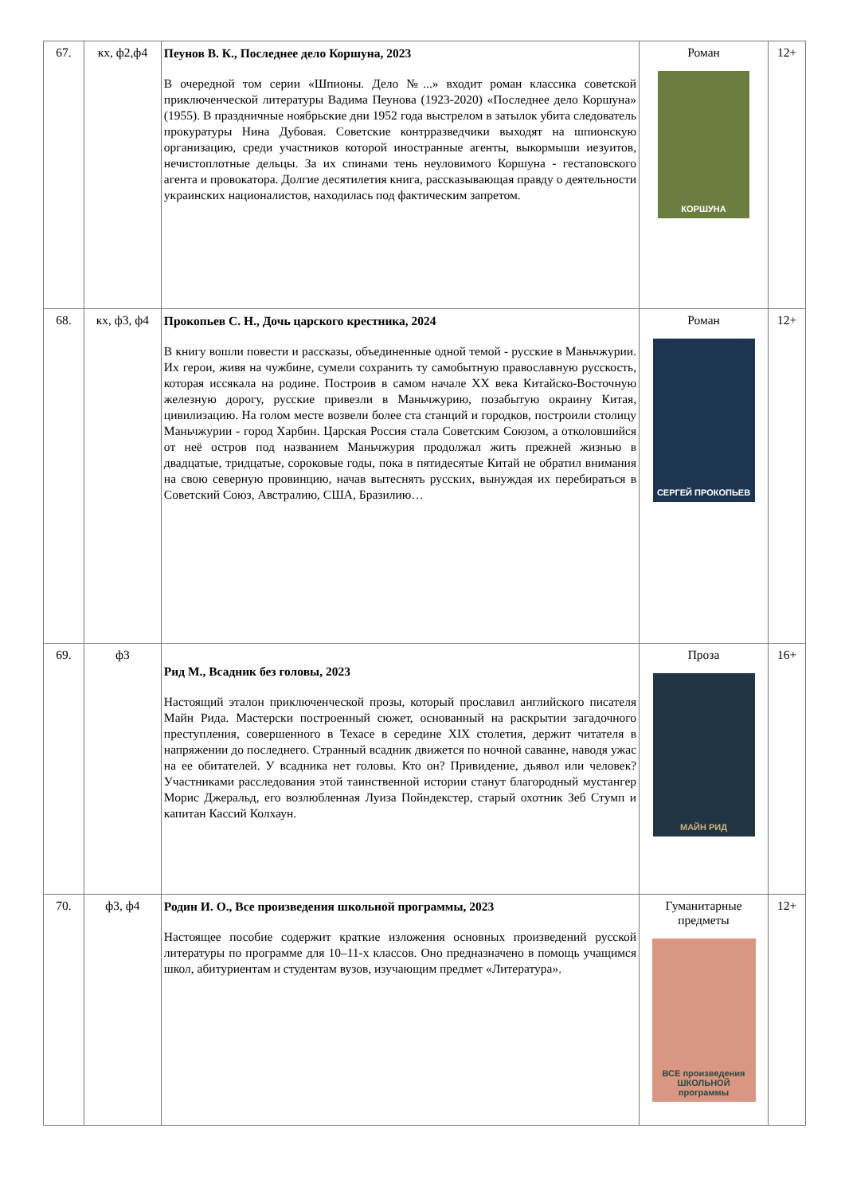| 67. | кх, ф2,ф4 | Пеунов В. К., Последнее дело Коршуна, 2023 В очередной том серии «Шпионы. Дело №...» входит роман классика советской приключенческой литературы Вадима Пеунова (1923-2020) «Последнее дело Коршуна» (1955). В праздничные ноябрьские дни 1952 года выстрелом в затылок убита следователь прокуратуры Нина Дубовая. Советские контрразведчики выходят на шпионскую организацию, среди участников которой иностранные агенты, выкормыши иезуитов, нечистоплотные дельцы. За их спинами тень неуловимого Коршуна - гестаповского агента и провокатора. Долгие десятилетия книга, рассказывающая правду о деятельности украинских националистов, находилась под фактическим запретом. | Роман КОРШУНА | 12+ |
| 68. | кх, ф3, ф4 | Прокопьев С. Н., Дочь царского крестника, 2024 В книгу вошли повести и рассказы, объединенные одной темой - русские в Маньчжурии. Их герои, живя на чужбине, сумели сохранить ту самобытную православную русскость, которая иссякала на родине. Построив в самом начале XX века Китайско-Восточную железную дорогу, русские привезли в Маньчжурию, позабытую окраину Китая, цивилизацию. На голом месте возвели более ста станций и городков, построили столицу Маньчжурии - город Харбин. Царская Россия стала Советским Союзом, а отколовшийся от неё остров под названием Маньчжурия продолжал жить прежней жизнью в двадцатые, тридцатые, сороковые годы, пока в пятидесятые Китай не обратил внимания на свою северную провинцию, начав вытеснять русских, вынуждая их перебираться в Советский Союз, Австралию, США, Бразилию… | Роман СЕРГЕЙ ПРОКОПЬЕВ | 12+ |
| 69. | ф3 | Рид М., Всадник без головы, 2023 Настоящий эталон приключенческой прозы, который прославил английского писателя Майн Рида. Мастерски построенный сюжет, основанный на раскрытии загадочного преступления, совершенного в Техасе в середине XIX столетия, держит читателя в напряжении до последнего. Странный всадник движется по ночной саванне, наводя ужас на ее обитателей. У всадника нет головы. Кто он? Привидение, дьявол или человек? Участниками расследования этой таинственной истории станут благородный мустангер Морис Джеральд, его возлюбленная Луиза Пойндекстер, старый охотник Зеб Стумп и капитан Кассий Колхаун. | Проза МАЙН РИД | 16+ |
| 70. | ф3, ф4 | Родин И. О., Все произведения школьной программы, 2023 Настоящее пособие содержит краткие изложения основных произведений русской литературы по программе для 10–11-х классов. Оно предназначено в помощь учащимся школ, абитуриентам и студентам вузов, изучающим предмет «Литература». | Гуманитарные предметы ВСЕ произведения ШКОЛЬНОЙ программы | 12+ |